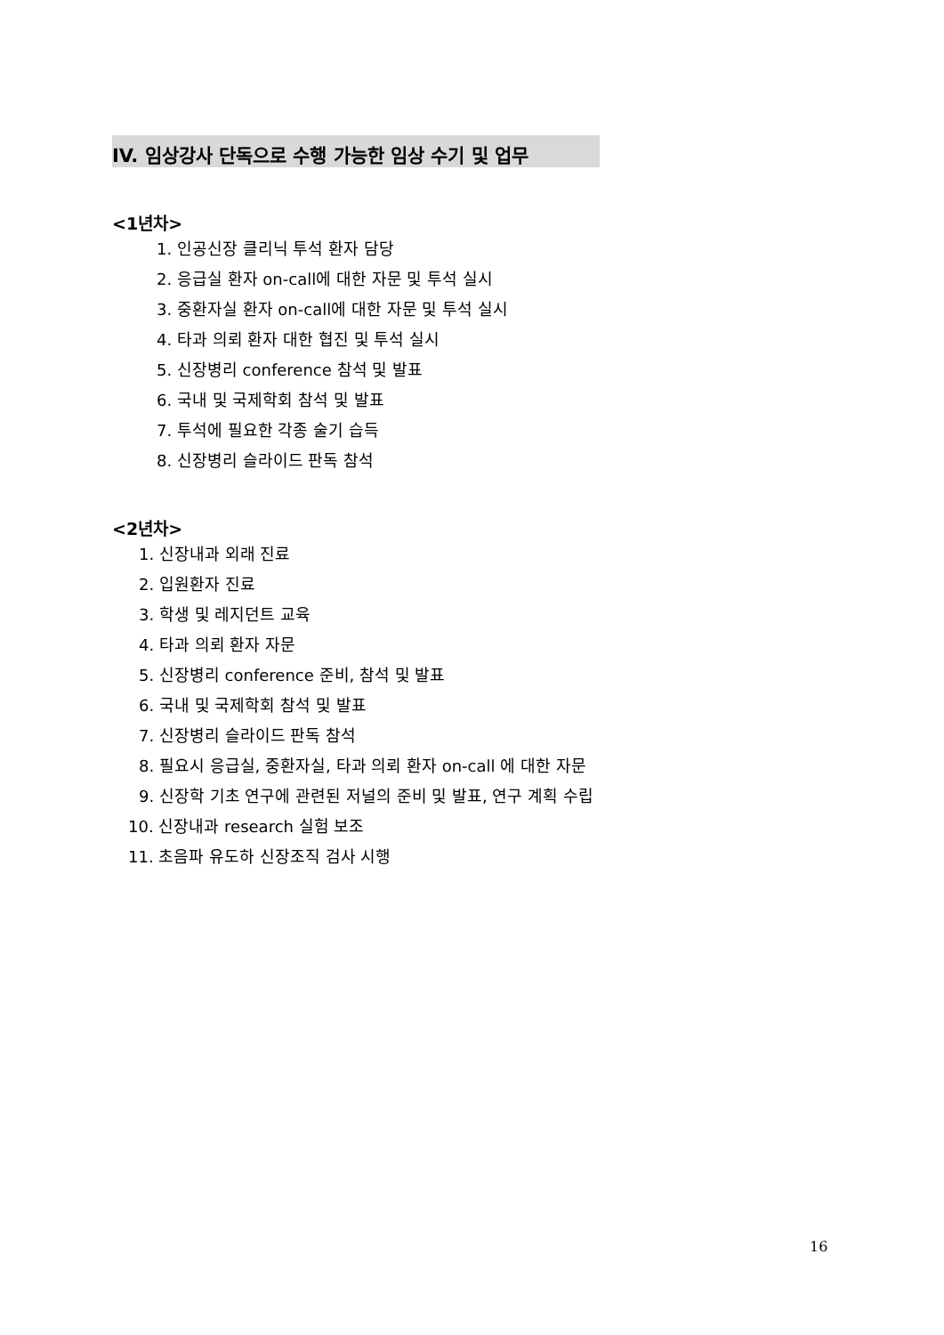IV. 임상강사 단독으로 수행 가능한 임상 수기 및 업무
<1년차>
1. 인공신장 클리닉 투석 환자 담당
2. 응급실 환자 on-call에 대한 자문 및 투석 실시
3. 중환자실 환자 on-call에 대한 자문 및 투석 실시
4. 타과 의뢰 환자 대한 협진 및 투석 실시
5. 신장병리 conference 참석 및 발표
6. 국내 및 국제학회 참석 및 발표
7. 투석에 필요한 각종 술기 습득
8. 신장병리 슬라이드 판독 참석
<2년차>
1. 신장내과 외래 진료
2. 입원환자 진료
3. 학생 및 레지던트 교육
4. 타과 의뢰 환자 자문
5. 신장병리 conference 준비, 참석 및 발표
6. 국내 및 국제학회 참석 및 발표
7. 신장병리 슬라이드 판독 참석
8. 필요시 응급실, 중환자실, 타과 의뢰 환자 on-call 에 대한 자문
9. 신장학 기초 연구에 관련된 저널의 준비 및 발표, 연구 계획 수립
10. 신장내과 research 실험 보조
11. 초음파 유도하 신장조직 검사 시행
16